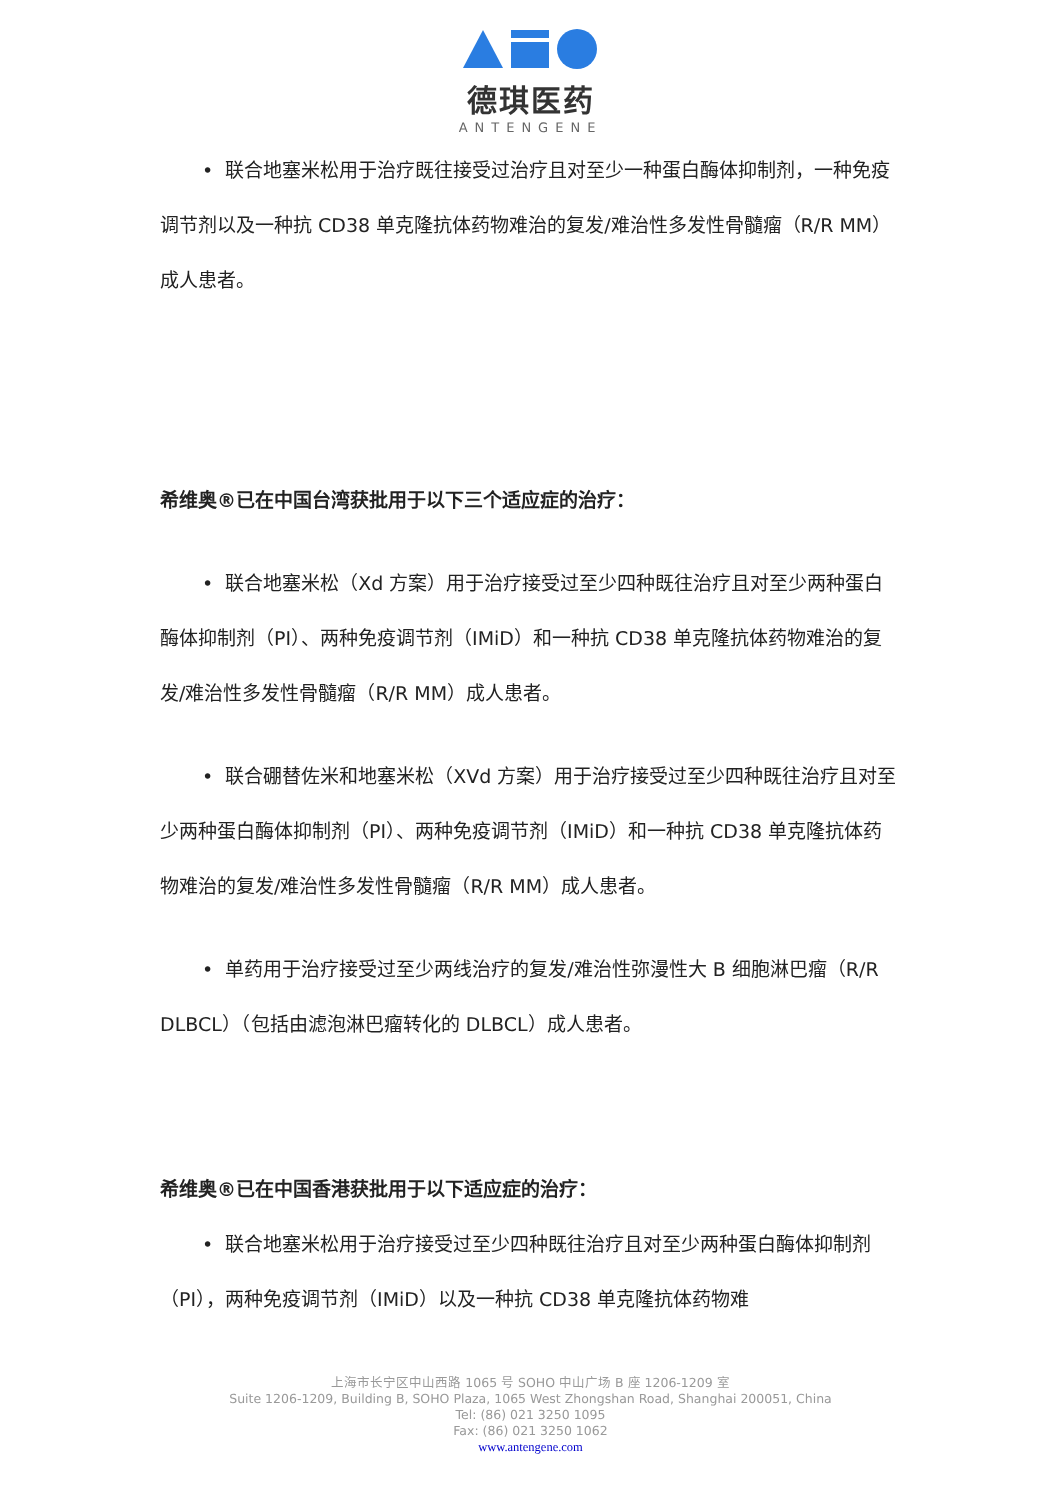德琪医药
ANTENGENE
• 联合地塞米松用于治疗既往接受过治疗且对至少一种蛋白酶体抑制剂，一种免疫调节剂以及一种抗 CD38 单克隆抗体药物难治的复发/难治性多发性骨髓瘤（R/R MM）成人患者。
希维奥®已在中国台湾获批用于以下三个适应症的治疗：
• 联合地塞米松（Xd 方案）用于治疗接受过至少四种既往治疗且对至少两种蛋白酶体抑制剂（PI）、两种免疫调节剂（IMiD）和一种抗 CD38 单克隆抗体药物难治的复发/难治性多发性骨髓瘤（R/R MM）成人患者。
• 联合硼替佐米和地塞米松（XVd 方案）用于治疗接受过至少四种既往治疗且对至少两种蛋白酶体抑制剂（PI）、两种免疫调节剂（IMiD）和一种抗 CD38 单克隆抗体药物难治的复发/难治性多发性骨髓瘤（R/R MM）成人患者。
• 单药用于治疗接受过至少两线治疗的复发/难治性弥漫性大 B 细胞淋巴瘤（R/R DLBCL）（包括由滤泡淋巴瘤转化的 DLBCL）成人患者。
希维奥®已在中国香港获批用于以下适应症的治疗：
• 联合地塞米松用于治疗接受过至少四种既往治疗且对至少两种蛋白酶体抑制剂（PI），两种免疫调节剂（IMiD）以及一种抗 CD38 单克隆抗体药物难
上海市长宁区中山西路 1065 号 SOHO 中山广场 B 座 1206-1209 室
Suite 1206-1209, Building B, SOHO Plaza, 1065 West Zhongshan Road, Shanghai 200051, China
Tel: (86) 021 3250 1095
Fax: (86) 021 3250 1062
www.antengene.com